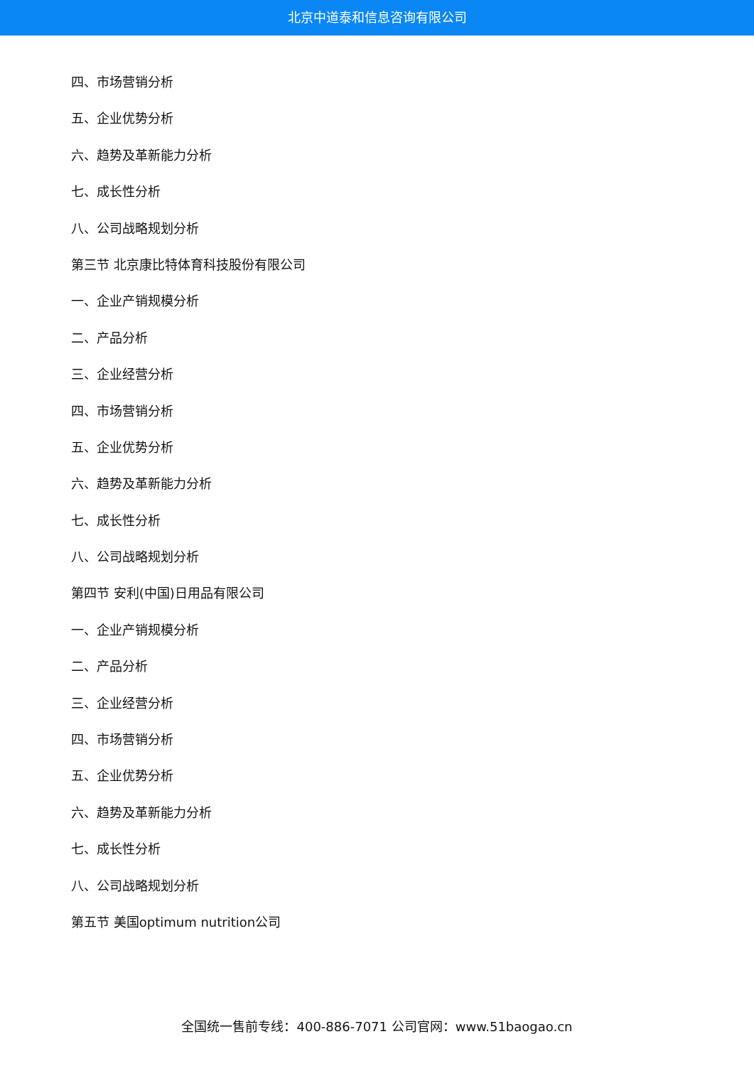北京中道泰和信息咨询有限公司
四、市场营销分析
五、企业优势分析
六、趋势及革新能力分析
七、成长性分析
八、公司战略规划分析
第三节 北京康比特体育科技股份有限公司
一、企业产销规模分析
二、产品分析
三、企业经营分析
四、市场营销分析
五、企业优势分析
六、趋势及革新能力分析
七、成长性分析
八、公司战略规划分析
第四节 安利(中国)日用品有限公司
一、企业产销规模分析
二、产品分析
三、企业经营分析
四、市场营销分析
五、企业优势分析
六、趋势及革新能力分析
七、成长性分析
八、公司战略规划分析
第五节 美国optimum nutrition公司
全国统一售前专线：400-886-7071 公司官网：www.51baogao.cn